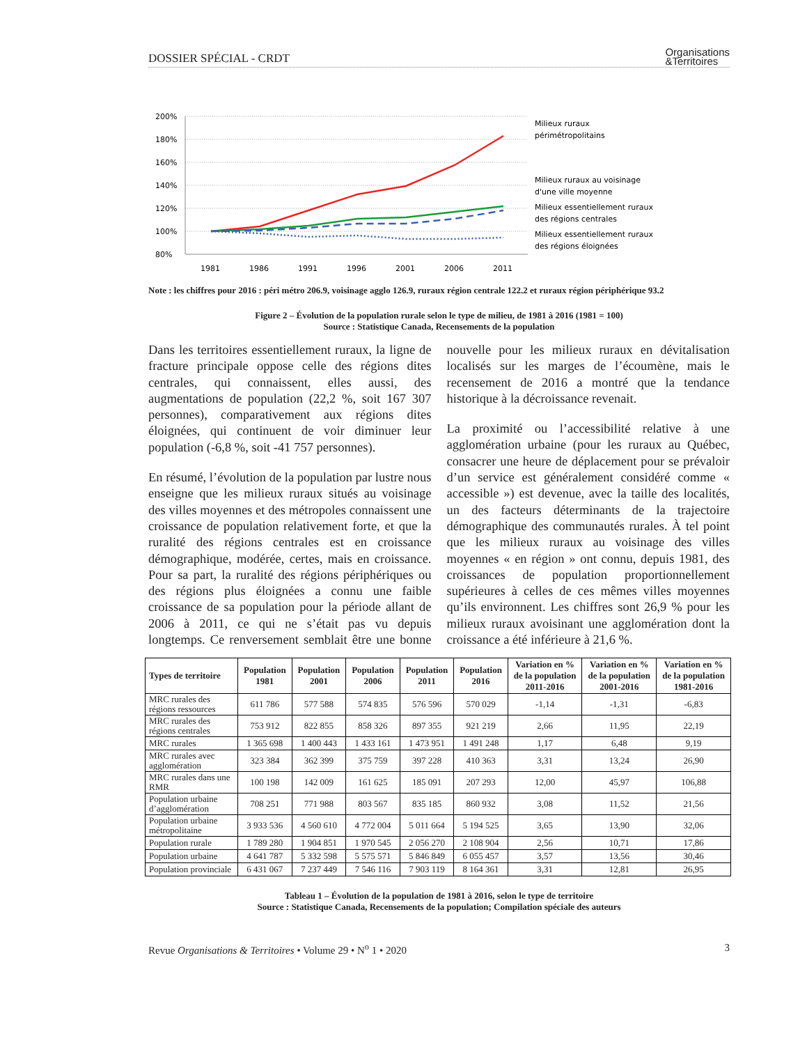DOSSIER SPÉCIAL - CRDT Organisations
&Territoires
200%
180%
160%
140%
120%
100%
80%
1981
1986
1991
1996
2001
2006
2011
Milieux ruraux
périmétropolitains
Milieux ruraux au voisinage
d'une ville moyenne
Milieux essentiellement ruraux
des régions centrales
Milieux essentiellement ruraux
des régions éloignées
Note : les chiffres pour 2016 : péri métro 206.9, voisinage agglo 126.9, ruraux région centrale 122.2 et ruraux région périphérique 93.2
Figure 2 – Évolution de la population rurale selon le type de milieu, de 1981 à 2016 (1981 = 100)
Source : Statistique Canada, Recensements de la population
Dans les territoires essentiellement ruraux, la ligne de fracture principale oppose celle des régions dites centrales, qui connaissent, elles aussi, des augmentations de population (22,2 %, soit 167 307 personnes), comparativement aux régions dites éloignées, qui continuent de voir diminuer leur population (-6,8 %, soit -41 757 personnes).
En résumé, l’évolution de la population par lustre nous enseigne que les milieux ruraux situés au voisinage des villes moyennes et des métropoles connaissent une croissance de population relativement forte, et que la ruralité des régions centrales est en croissance démographique, modérée, certes, mais en croissance. Pour sa part, la ruralité des régions périphériques ou des régions plus éloignées a connu une faible croissance de sa population pour la période allant de 2006 à 2011, ce qui ne s’était pas vu depuis longtemps. Ce renversement semblait être une bonne nouvelle pour les milieux ruraux en dévitalisation localisés sur les marges de l’écoumène, mais le recensement de 2016 a montré que la tendance historique à la décroissance revenait.
La proximité ou l’accessibilité relative à une agglomération urbaine (pour les ruraux au Québec, consacrer une heure de déplacement pour se prévaloir d’un service est généralement considéré comme « accessible ») est devenue, avec la taille des localités, un des facteurs déterminants de la trajectoire démographique des communautés rurales. À tel point que les milieux ruraux au voisinage des villes moyennes « en région » ont connu, depuis 1981, des croissances de population proportionnellement supérieures à celles de ces mêmes villes moyennes qu’ils environnent. Les chiffres sont 26,9 % pour les milieux ruraux avoisinant une agglomération dont la croissance a été inférieure à 21,6 %.
| Types de territoire | Population 1981 | Population 2001 | Population 2006 | Population 2011 | Population 2016 | Variation en % de la population 2011-2016 | Variation en % de la population 2001-2016 | Variation en % de la population 1981-2016 |
| --- | --- | --- | --- | --- | --- | --- | --- | --- |
| MRC rurales des régions ressources | 611 786 | 577 588 | 574 835 | 576 596 | 570 029 | -1,14 | -1,31 | -6,83 |
| MRC rurales des régions centrales | 753 912 | 822 855 | 858 326 | 897 355 | 921 219 | 2,66 | 11,95 | 22,19 |
| MRC rurales | 1 365 698 | 1 400 443 | 1 433 161 | 1 473 951 | 1 491 248 | 1,17 | 6,48 | 9,19 |
| MRC rurales avec agglomération | 323 384 | 362 399 | 375 759 | 397 228 | 410 363 | 3,31 | 13,24 | 26,90 |
| MRC rurales dans une RMR | 100 198 | 142 009 | 161 625 | 185 091 | 207 293 | 12,00 | 45,97 | 106,88 |
| Population urbaine d’agglomération | 708 251 | 771 988 | 803 567 | 835 185 | 860 932 | 3,08 | 11,52 | 21,56 |
| Population urbaine métropolitaine | 3 933 536 | 4 560 610 | 4 772 004 | 5 011 664 | 5 194 525 | 3,65 | 13,90 | 32,06 |
| Population rurale | 1 789 280 | 1 904 851 | 1 970 545 | 2 056 270 | 2 108 904 | 2,56 | 10,71 | 17,86 |
| Population urbaine | 4 641 787 | 5 332 598 | 5 575 571 | 5 846 849 | 6 055 457 | 3,57 | 13,56 | 30,46 |
| Population provinciale | 6 431 067 | 7 237 449 | 7 546 116 | 7 903 119 | 8 164 361 | 3,31 | 12,81 | 26,95 |
Tableau 1 – Évolution de la population de 1981 à 2016, selon le type de territoire
Source : Statistique Canada, Recensements de la population; Compilation spéciale des auteurs
Revue Organisations & Territoires • Volume 29 • N<sup>o</sup> 1 • 2020 3